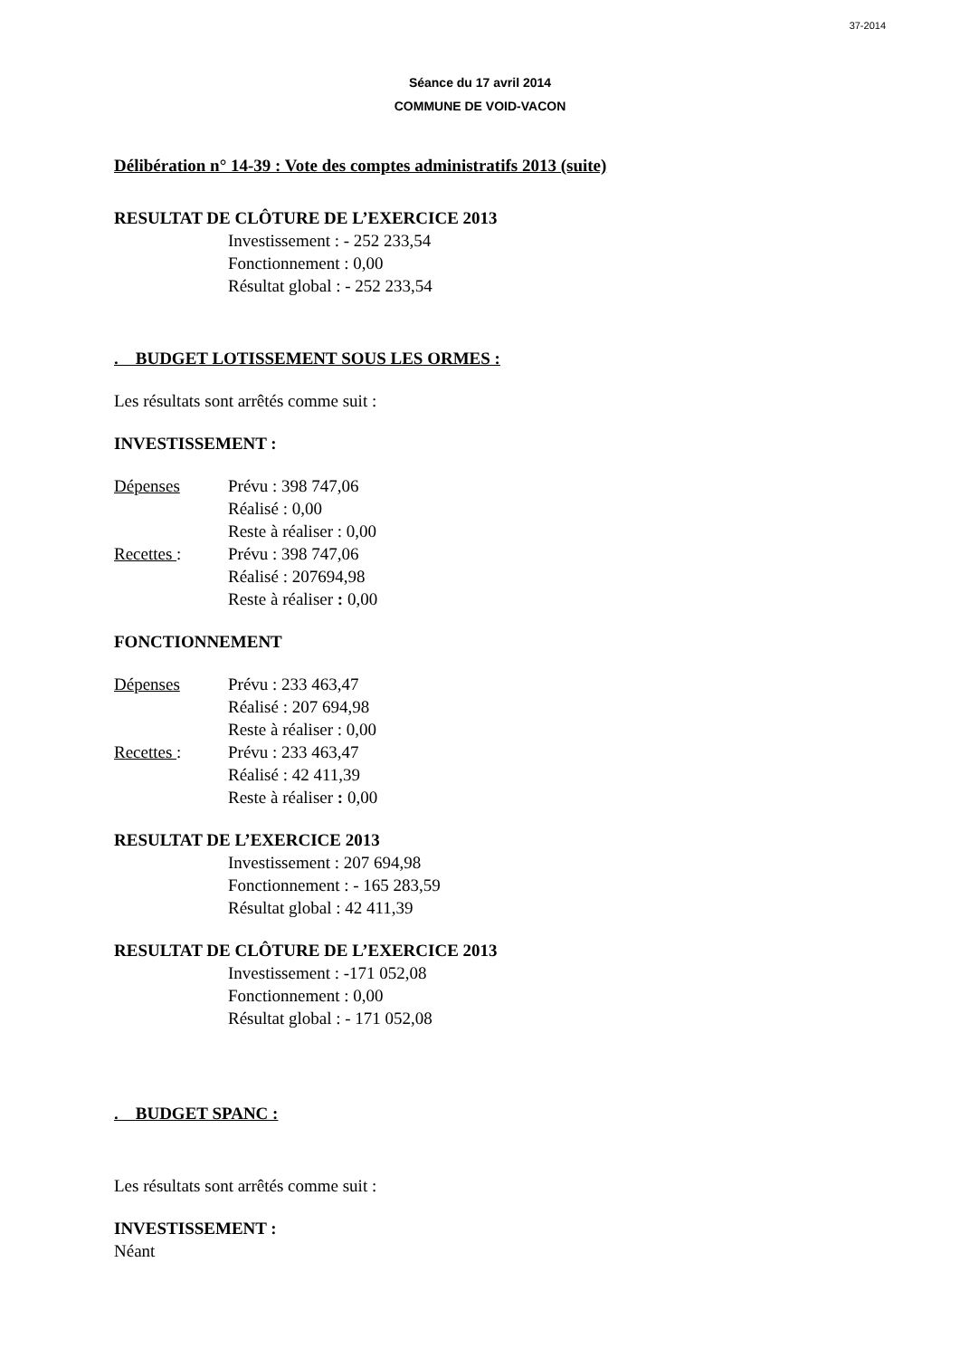37-2014
Séance du 17 avril 2014
COMMUNE DE VOID-VACON
Délibération n° 14-39 : Vote des comptes administratifs 2013 (suite)
RESULTAT DE CLÔTURE DE L’EXERCICE 2013
Investissement : - 252 233,54
Fonctionnement : 0,00
Résultat global : - 252 233,54
. BUDGET LOTISSEMENT SOUS LES ORMES :
Les résultats sont arrêtés comme suit :
INVESTISSEMENT :
Dépenses Prévu : 398 747,06
Réalisé : 0,00
Reste à réaliser : 0,00
Recettes : Prévu : 398 747,06
Réalisé : 207694,98
Reste à réaliser : 0,00
FONCTIONNEMENT
Dépenses Prévu : 233 463,47
Réalisé : 207 694,98
Reste à réaliser : 0,00
Recettes : Prévu : 233 463,47
Réalisé : 42 411,39
Reste à réaliser : 0,00
RESULTAT DE L’EXERCICE 2013
Investissement : 207 694,98
Fonctionnement : - 165 283,59
Résultat global : 42 411,39
RESULTAT DE CLÔTURE DE L’EXERCICE 2013
Investissement : -171 052,08
Fonctionnement : 0,00
Résultat global : - 171 052,08
. BUDGET SPANC :
Les résultats sont arrêtés comme suit :
INVESTISSEMENT :
Néant